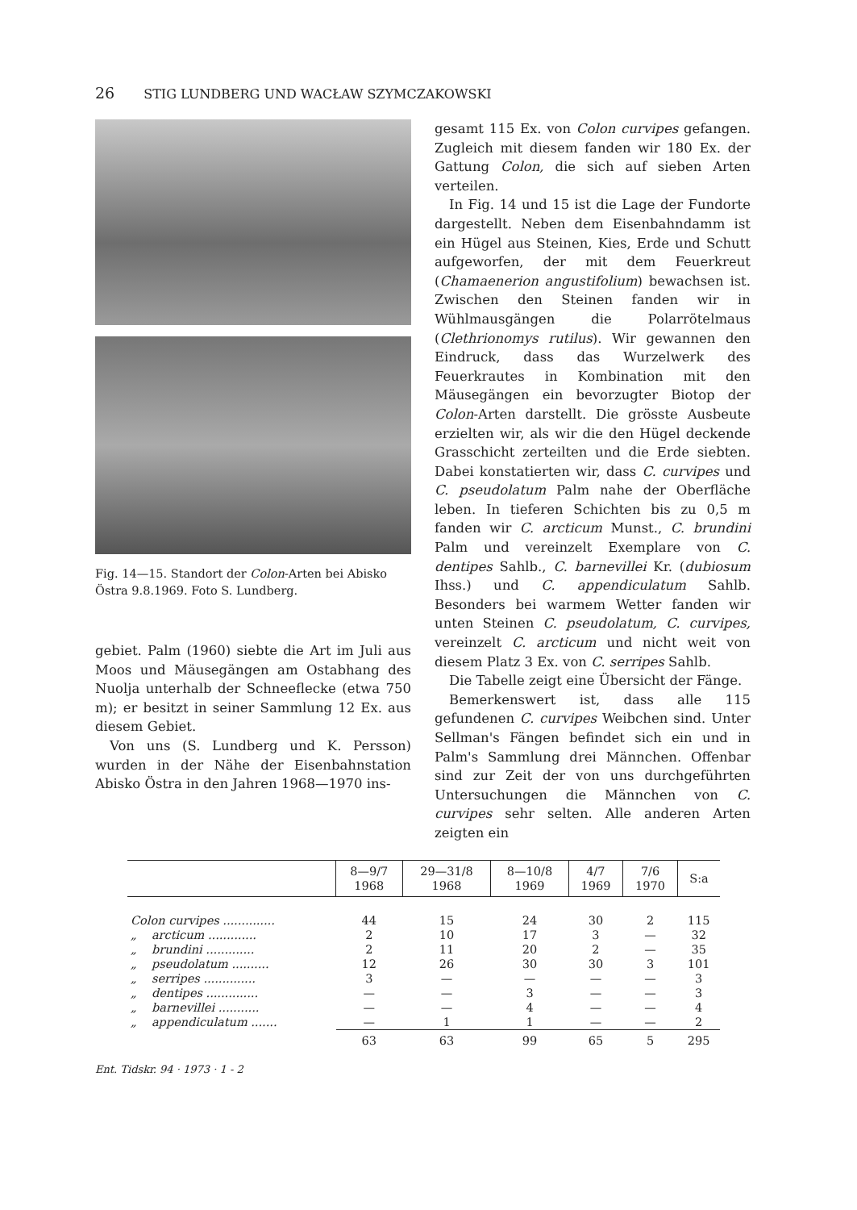26 STIG LUNDBERG UND WACŁAW SZYMCZAKOWSKI
Fig. 14—15. Standort der Colon-Arten bei Abisko Östra 9.8.1969. Foto S. Lundberg.
gebiet. Palm (1960) siebte die Art im Juli aus Moos und Mäusegängen am Ostabhang des Nuolja unterhalb der Schneeflecke (etwa 750 m); er besitzt in seiner Sammlung 12 Ex. aus diesem Gebiet.
Von uns (S. Lundberg und K. Persson) wurden in der Nähe der Eisenbahnstation Abisko Östra in den Jahren 1968—1970 ins-
gesamt 115 Ex. von Colon curvipes gefangen. Zugleich mit diesem fanden wir 180 Ex. der Gattung Colon, die sich auf sieben Arten verteilen.
In Fig. 14 und 15 ist die Lage der Fundorte dargestellt. Neben dem Eisenbahndamm ist ein Hügel aus Steinen, Kies, Erde und Schutt aufgeworfen, der mit dem Feuerkreut (Chamaenerion angustifolium) bewachsen ist. Zwischen den Steinen fanden wir in Wühlmausgängen die Polarrötelmaus (Clethrionomys rutilus). Wir gewannen den Eindruck, dass das Wurzelwerk des Feuerkrautes in Kombination mit den Mäusegängen ein bevorzugter Biotop der Colon-Arten darstellt. Die grösste Ausbeute erzielten wir, als wir die den Hügel deckende Grasschicht zerteilten und die Erde siebten. Dabei konstatierten wir, dass C. curvipes und C. pseudolatum Palm nahe der Oberfläche leben. In tieferen Schichten bis zu 0,5 m fanden wir C. arcticum Munst., C. brundini Palm und vereinzelt Exemplare von C. dentipes Sahlb., C. barnevillei Kr. (dubiosum Ihss.) und C. appendiculatum Sahlb. Besonders bei warmem Wetter fanden wir unten Steinen C. pseudolatum, C. curvipes, vereinzelt C. arcticum und nicht weit von diesem Platz 3 Ex. von C. serripes Sahlb.
Die Tabelle zeigt eine Übersicht der Fänge.
Bemerkenswert ist, dass alle 115 gefundenen C. curvipes Weibchen sind. Unter Sellman's Fängen befindet sich ein und in Palm's Sammlung drei Männchen. Offenbar sind zur Zeit der von uns durchgeführten Untersuchungen die Männchen von C. curvipes sehr selten. Alle anderen Arten zeigten ein
| | 8—9/7 1968 | 29—31/8 1968 | 8—10/8 1969 | 4/7 1969 | 7/6 1970 | S:a |
| --- | --- | --- | --- | --- | --- | --- |
| Colon curvipes .............. | 44 | 15 | 24 | 30 | 2 | 115 |
| „ arcticum ............. | 2 | 10 | 17 | 3 | — | 32 |
| „ brundini ............. | 2 | 11 | 20 | 2 | — | 35 |
| „ pseudolatum .......... | 12 | 26 | 30 | 30 | 3 | 101 |
| „ serripes .............. | 3 | — | — | — | — | 3 |
| „ dentipes .............. | — | — | 3 | — | — | 3 |
| „ barnevillei ........... | — | — | 4 | — | — | 4 |
| „ appendiculatum ....... | — | 1 | 1 | — | — | 2 |
| | 63 | 63 | 99 | 65 | 5 | 295 |
Ent. Tidskr. 94 · 1973 · 1 - 2